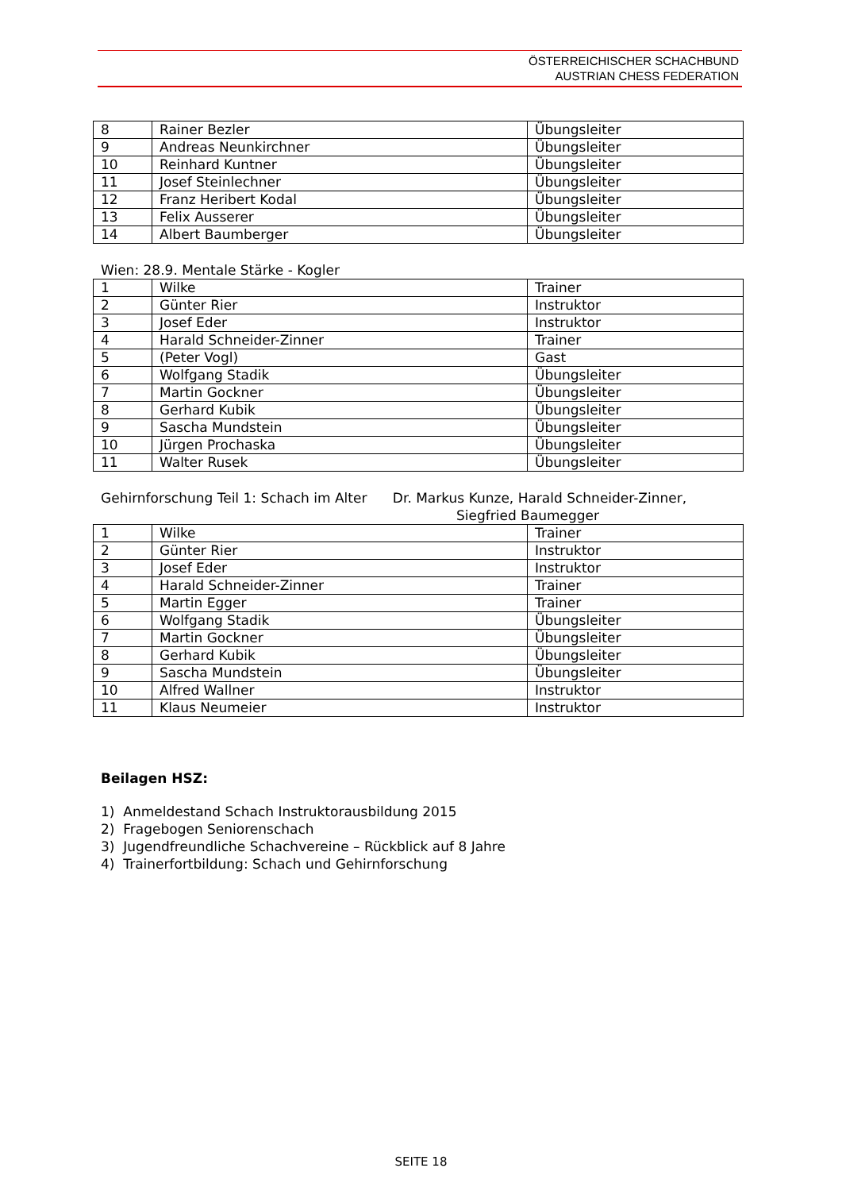ÖSTERREICHISCHER SCHACHBUND
AUSTRIAN CHESS FEDERATION
| 8 | Rainer Bezler | Übungsleiter |
| 9 | Andreas Neunkirchner | Übungsleiter |
| 10 | Reinhard Kuntner | Übungsleiter |
| 11 | Josef Steinlechner | Übungsleiter |
| 12 | Franz Heribert Kodal | Übungsleiter |
| 13 | Felix Ausserer | Übungsleiter |
| 14 | Albert Baumberger | Übungsleiter |
Wien: 28.9. Mentale Stärke - Kogler
| 1 | Wilke | Trainer |
| 2 | Günter Rier | Instruktor |
| 3 | Josef Eder | Instruktor |
| 4 | Harald Schneider-Zinner | Trainer |
| 5 | (Peter Vogl) | Gast |
| 6 | Wolfgang Stadik | Übungsleiter |
| 7 | Martin Gockner | Übungsleiter |
| 8 | Gerhard Kubik | Übungsleiter |
| 9 | Sascha Mundstein | Übungsleiter |
| 10 | Jürgen Prochaska | Übungsleiter |
| 11 | Walter Rusek | Übungsleiter |
Gehirnforschung Teil 1: Schach im Alter Dr. Markus Kunze, Harald Schneider-Zinner,
Siegfried Baumegger
| 1 | Wilke | Trainer |
| 2 | Günter Rier | Instruktor |
| 3 | Josef Eder | Instruktor |
| 4 | Harald Schneider-Zinner | Trainer |
| 5 | Martin Egger | Trainer |
| 6 | Wolfgang Stadik | Übungsleiter |
| 7 | Martin Gockner | Übungsleiter |
| 8 | Gerhard Kubik | Übungsleiter |
| 9 | Sascha Mundstein | Übungsleiter |
| 10 | Alfred Wallner | Instruktor |
| 11 | Klaus Neumeier | Instruktor |
Beilagen HSZ:
1) Anmeldestand Schach Instruktorausbildung 2015
2) Fragebogen Seniorenschach
3) Jugendfreundliche Schachvereine – Rückblick auf 8 Jahre
4) Trainerfortbildung: Schach und Gehirnforschung
SEITE 18